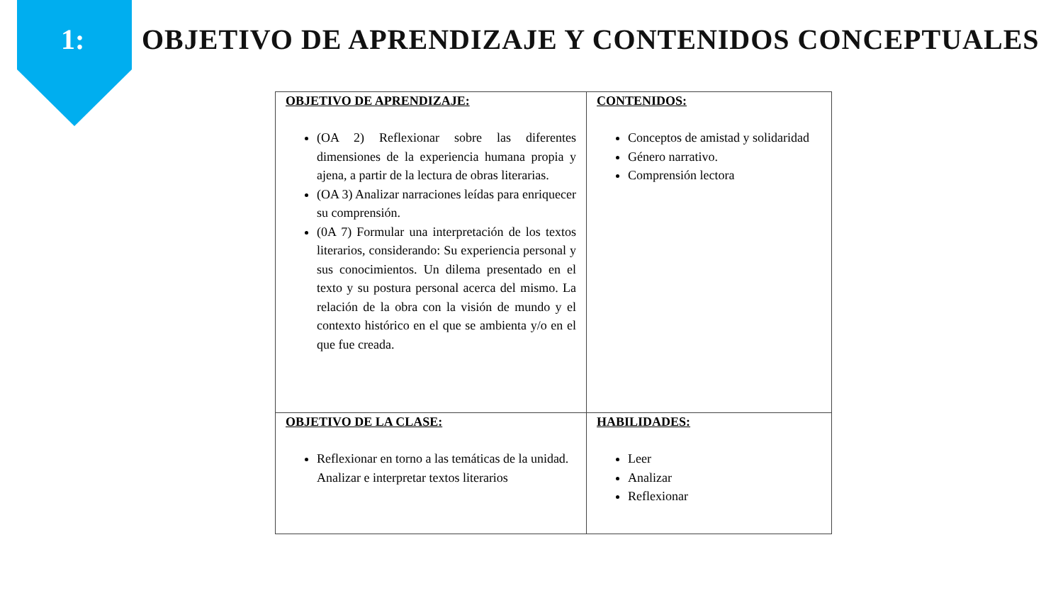1:
OBJETIVO DE APRENDIZAJE Y CONTENIDOS CONCEPTUALES
| OBJETIVO DE APRENDIZAJE: (OA 2) Reflexionar sobre las diferentes dimensiones de la experiencia humana propia y ajena, a partir de la lectura de obras literarias. (OA 3) Analizar narraciones leídas para enriquecer su comprensión. (0A 7) Formular una interpretación de los textos literarios, considerando: Su experiencia personal y sus conocimientos. Un dilema presentado en el texto y su postura personal acerca del mismo. La relación de la obra con la visión de mundo y el contexto histórico en el que se ambienta y/o en el que fue creada. | CONTENIDOS: Conceptos de amistad y solidaridad Género narrativo. Comprensión lectora |
| OBJETIVO DE LA CLASE: Reflexionar en torno a las temáticas de la unidad. Analizar e interpretar textos literarios | HABILIDADES: Leer Analizar Reflexionar |